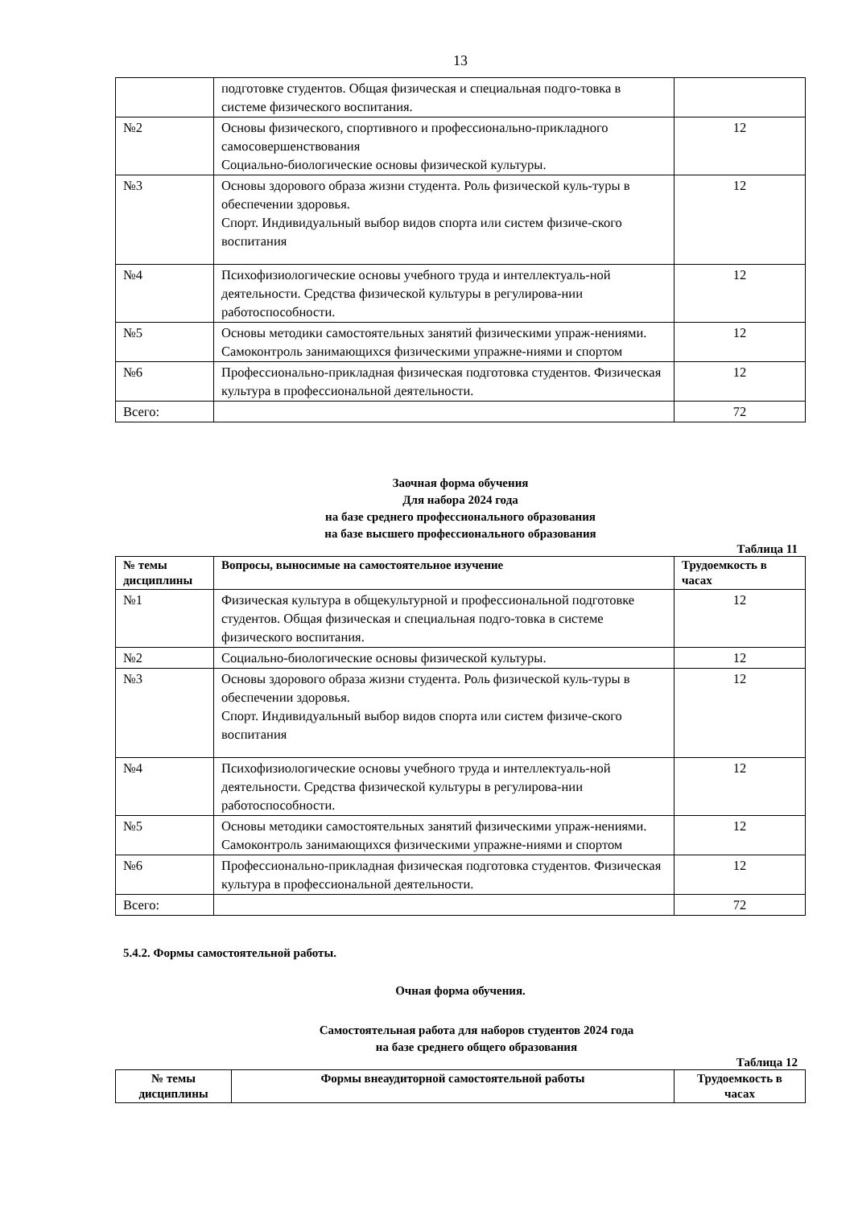13
| | подготовке студентов. Общая физическая и специальная подго-товка в системе физического воспитания. | |
| №2 | Основы физического, спортивного и профессионально-прикладного самосовершенствования Социально-биологические основы физической культуры. | 12 |
| №3 | Основы здорового образа жизни студента. Роль физической куль-туры в обеспечении здоровья. Спорт. Индивидуальный выбор видов спорта или систем физиче-ского воспитания | 12 |
| №4 | Психофизиологические основы учебного труда и интеллектуаль-ной деятельности. Средства физической культуры в регулирова-нии работоспособности. | 12 |
| №5 | Основы методики самостоятельных занятий физическими упраж-нениями. Самоконтроль занимающихся физическими упражне-ниями и спортом | 12 |
| №6 | Профессионально-прикладная физическая подготовка студентов. Физическая культура в профессиональной деятельности. | 12 |
| Всего: | | 72 |
Заочная форма обучения
Для набора 2024 года
на базе среднего профессионального образования
на базе высшего профессионального образования
Таблица 11
| № темы дисциплины | Вопросы, выносимые на самостоятельное изучение | Трудоемкость в часах |
| --- | --- | --- |
| №1 | Физическая культура в общекультурной и профессиональной подготовке студентов. Общая физическая и специальная подго-товка в системе физического воспитания. | 12 |
| №2 | Социально-биологические основы физической культуры. | 12 |
| №3 | Основы здорового образа жизни студента. Роль физической куль-туры в обеспечении здоровья. Спорт. Индивидуальный выбор видов спорта или систем физиче-ского воспитания | 12 |
| №4 | Психофизиологические основы учебного труда и интеллектуаль-ной деятельности. Средства физической культуры в регулирова-нии работоспособности. | 12 |
| №5 | Основы методики самостоятельных занятий физическими упраж-нениями. Самоконтроль занимающихся физическими упражне-ниями и спортом | 12 |
| №6 | Профессионально-прикладная физическая подготовка студентов. Физическая культура в профессиональной деятельности. | 12 |
| Всего: | | 72 |
5.4.2. Формы самостоятельной работы.
Очная форма обучения.
Самостоятельная работа для наборов студентов 2024 года
на базе среднего общего образования
Таблица 12
| № темы дисциплины | Формы внеаудиторной самостоятельной работы | Трудоемкость в часах |
| --- | --- | --- |